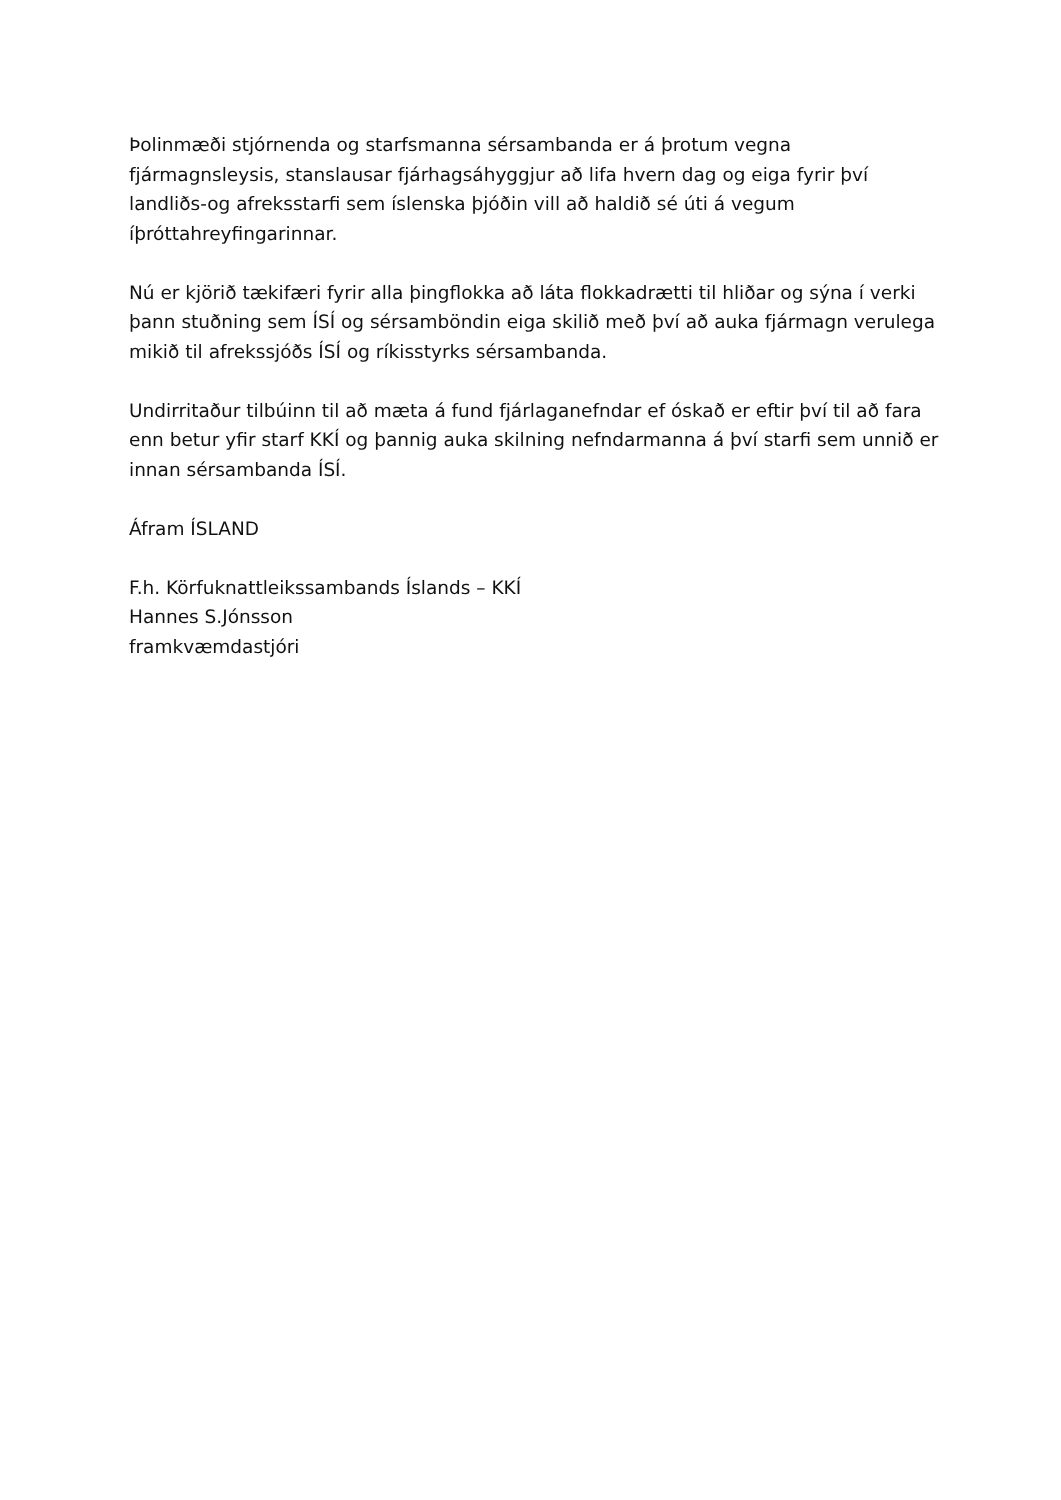Þolinmæði stjórnenda og starfsmanna sérsambanda er á þrotum vegna fjármagnsleysis, stanslausar fjárhagsáhyggjur að lifa hvern dag og eiga fyrir því landliðs-og afreksstarfi sem íslenska þjóðin vill að haldið sé úti á vegum íþróttahreyfingarinnar.
Nú er kjörið tækifæri fyrir alla þingflokka að láta flokkadrætti til hliðar og sýna í verki þann stuðning sem ÍSÍ og sérsamböndin eiga skilið með því að auka fjármagn verulega mikið til afrekssjóðs ÍSÍ og ríkisstyrks sérsambanda.
Undirritaður tilbúinn til að mæta á fund fjárlaganefndar ef óskað er eftir því til að fara enn betur yfir starf KKÍ og þannig auka skilning nefndarmanna á því starfi sem unnið er innan sérsambanda ÍSÍ.
Áfram ÍSLAND
F.h. Körfuknattleikssambands Íslands – KKÍ
Hannes S.Jónsson
framkvæmdastjóri